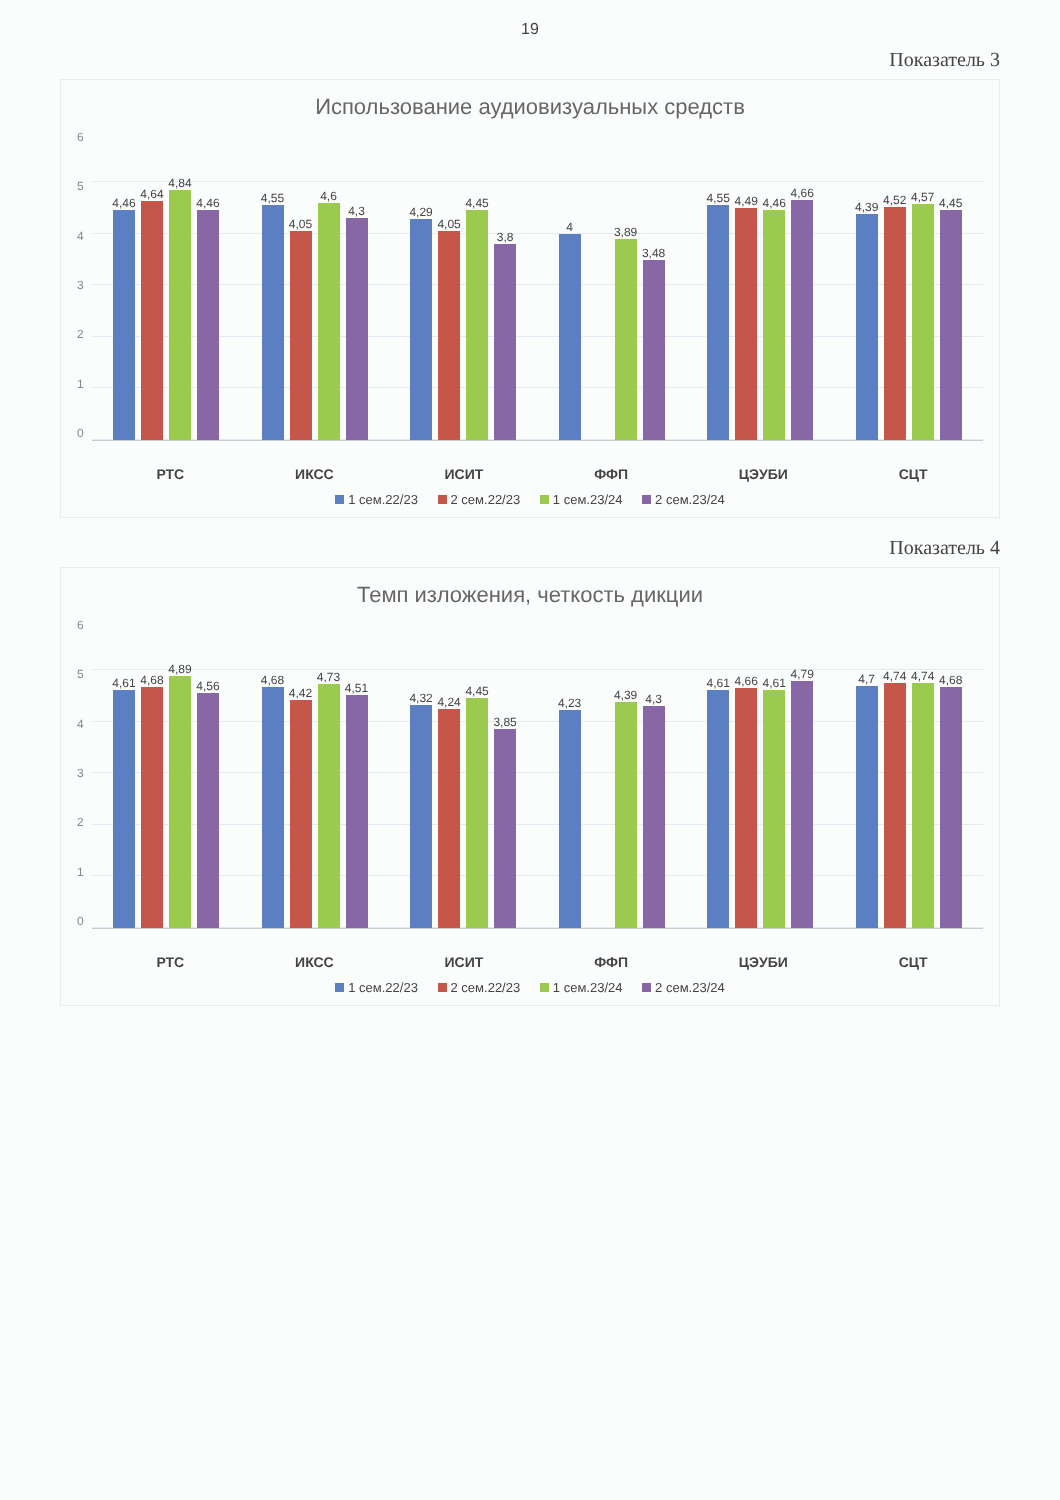19
Показатель 3
Использование аудиовизуальных средств
6543210 4,46
4,64
4,84
4,46
4,55
4,05
4,6
4,3
4,29
4,05
4,45
3,8
4
3,89
3,48
4,55
4,49
4,46
4,66
4,39
4,52
4,57
4,45
РТС ИКСС ИСИТ ФФП ЦЭУБИ СЦТ
1 сем.22/23 2 сем.22/23 1 сем.23/24 2 сем.23/24
Показатель 4
Темп изложения, четкость дикции
6543210 4,61
4,68
4,89
4,56
4,68
4,42
4,73
4,51
4,32
4,24
4,45
3,85
4,23
4,39
4,3
4,61
4,66
4,61
4,79
4,7
4,74
4,74
4,68
РТС ИКСС ИСИТ ФФП ЦЭУБИ СЦТ
1 сем.22/23 2 сем.22/23 1 сем.23/24 2 сем.23/24